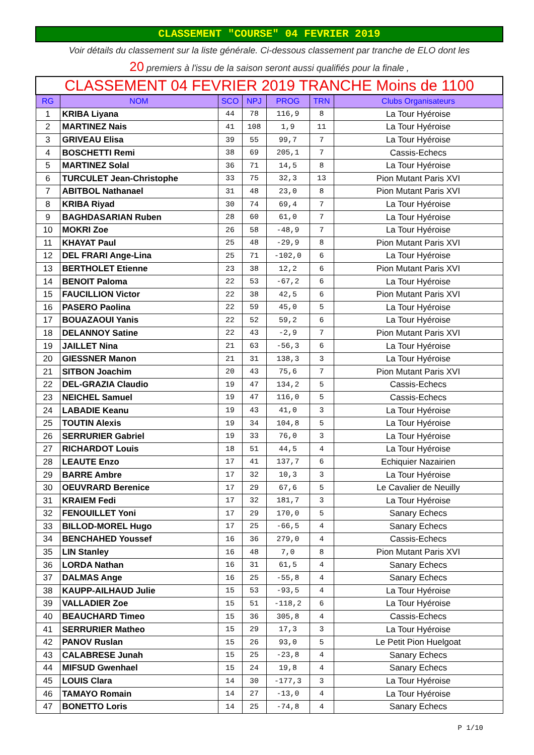CLASSEMENT "COURSE" 04 FEVRIER 2019
Voir détails du classement sur la liste générale. Ci-dessous classement par tranche de ELO dont les
20 premiers à l'issu de la saison seront aussi qualifiés pour la finale ,
| CLASSEMENT 04 FEVRIER 2019 TRANCHE Moins de 1100 | | | | | | |
| RG | NOM | SCO | NPJ | PROG | TRN | Clubs Organisateurs |
| 1 | KRIBA Liyana | 44 | 78 | 116,9 | 8 | La Tour Hyéroise |
| 2 | MARTINEZ Nais | 41 | 108 | 1,9 | 11 | La Tour Hyéroise |
| 3 | GRIVEAU Elisa | 39 | 55 | 99,7 | 7 | La Tour Hyéroise |
| 4 | BOSCHETTI Remi | 38 | 69 | 205,1 | 7 | Cassis-Echecs |
| 5 | MARTINEZ Solal | 36 | 71 | 14,5 | 8 | La Tour Hyéroise |
| 6 | TURCULET Jean-Christophe | 33 | 75 | 32,3 | 13 | Pion Mutant Paris XVI |
| 7 | ABITBOL Nathanael | 31 | 48 | 23,0 | 8 | Pion Mutant Paris XVI |
| 8 | KRIBA Riyad | 30 | 74 | 69,4 | 7 | La Tour Hyéroise |
| 9 | BAGHDASARIAN Ruben | 28 | 60 | 61,0 | 7 | La Tour Hyéroise |
| 10 | MOKRI Zoe | 26 | 58 | -48,9 | 7 | La Tour Hyéroise |
| 11 | KHAYAT Paul | 25 | 48 | -29,9 | 8 | Pion Mutant Paris XVI |
| 12 | DEL FRARI Ange-Lina | 25 | 71 | -102,0 | 6 | La Tour Hyéroise |
| 13 | BERTHOLET Etienne | 23 | 38 | 12,2 | 6 | Pion Mutant Paris XVI |
| 14 | BENOIT Paloma | 22 | 53 | -67,2 | 6 | La Tour Hyéroise |
| 15 | FAUCILLION Victor | 22 | 38 | 42,5 | 6 | Pion Mutant Paris XVI |
| 16 | PASERO Paolina | 22 | 59 | 45,0 | 5 | La Tour Hyéroise |
| 17 | BOUAZAOUI Yanis | 22 | 52 | 59,2 | 6 | La Tour Hyéroise |
| 18 | DELANNOY Satine | 22 | 43 | -2,9 | 7 | Pion Mutant Paris XVI |
| 19 | JAILLET Nina | 21 | 63 | -56,3 | 6 | La Tour Hyéroise |
| 20 | GIESSNER Manon | 21 | 31 | 138,3 | 3 | La Tour Hyéroise |
| 21 | SITBON Joachim | 20 | 43 | 75,6 | 7 | Pion Mutant Paris XVI |
| 22 | DEL-GRAZIA Claudio | 19 | 47 | 134,2 | 5 | Cassis-Echecs |
| 23 | NEICHEL Samuel | 19 | 47 | 116,0 | 5 | Cassis-Echecs |
| 24 | LABADIE Keanu | 19 | 43 | 41,0 | 3 | La Tour Hyéroise |
| 25 | TOUTIN Alexis | 19 | 34 | 104,8 | 5 | La Tour Hyéroise |
| 26 | SERRURIER Gabriel | 19 | 33 | 76,0 | 3 | La Tour Hyéroise |
| 27 | RICHARDOT Louis | 18 | 51 | 44,5 | 4 | La Tour Hyéroise |
| 28 | LEAUTE Enzo | 17 | 41 | 137,7 | 6 | Echiquier Nazairien |
| 29 | BARRE Ambre | 17 | 32 | 10,3 | 3 | La Tour Hyéroise |
| 30 | OEUVRARD Berenice | 17 | 29 | 67,6 | 5 | Le Cavalier de Neuilly |
| 31 | KRAIEM Fedi | 17 | 32 | 181,7 | 3 | La Tour Hyéroise |
| 32 | FENOUILLET Yoni | 17 | 29 | 170,0 | 5 | Sanary Echecs |
| 33 | BILLOD-MOREL Hugo | 17 | 25 | -66,5 | 4 | Sanary Echecs |
| 34 | BENCHAHED Youssef | 16 | 36 | 279,0 | 4 | Cassis-Echecs |
| 35 | LIN Stanley | 16 | 48 | 7,0 | 8 | Pion Mutant Paris XVI |
| 36 | LORDA Nathan | 16 | 31 | 61,5 | 4 | Sanary Echecs |
| 37 | DALMAS Ange | 16 | 25 | -55,8 | 4 | Sanary Echecs |
| 38 | KAUPP-AILHAUD Julie | 15 | 53 | -93,5 | 4 | La Tour Hyéroise |
| 39 | VALLADIER Zoe | 15 | 51 | -118,2 | 6 | La Tour Hyéroise |
| 40 | BEAUCHARD Timeo | 15 | 36 | 305,8 | 4 | Cassis-Echecs |
| 41 | SERRURIER Matheo | 15 | 29 | 17,3 | 3 | La Tour Hyéroise |
| 42 | PANOV Ruslan | 15 | 26 | 93,0 | 5 | Le Petit Pion Huelgoat |
| 43 | CALABRESE Junah | 15 | 25 | -23,8 | 4 | Sanary Echecs |
| 44 | MIFSUD Gwenhael | 15 | 24 | 19,8 | 4 | Sanary Echecs |
| 45 | LOUIS Clara | 14 | 30 | -177,3 | 3 | La Tour Hyéroise |
| 46 | TAMAYO Romain | 14 | 27 | -13,0 | 4 | La Tour Hyéroise |
| 47 | BONETTO Loris | 14 | 25 | -74,8 | 4 | Sanary Echecs |
P 1/10